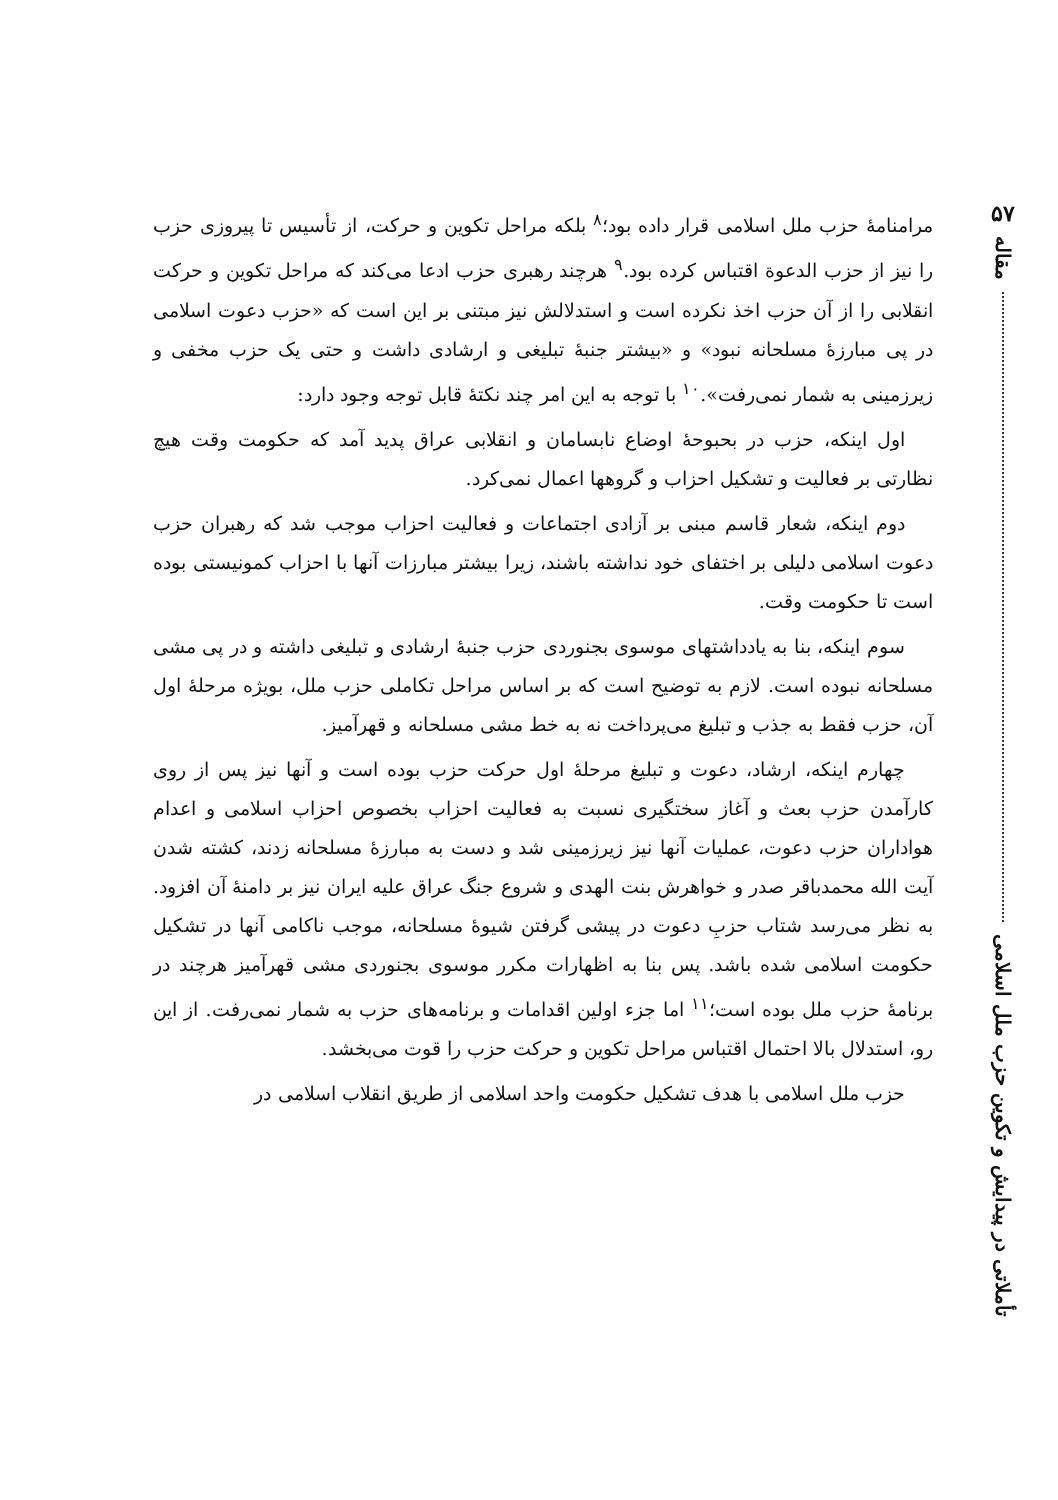۵۷
مقاله
تأملاتی در پیدایش و تکوین حزب ملل اسلامی
مرامنامهٔ حزب ملل اسلامی قرار داده بود؛<sup>۸</sup> بلکه مراحل تکوین و حرکت، از تأسیس تا پیروزی حزب را نیز از حزب الدعوة اقتباس کرده بود.<sup>۹</sup> هرچند رهبری حزب ادعا می‌کند که مراحل تکوین و حرکت انقلابی را از آن حزب اخذ نکرده است و استدلالش نیز مبتنی بر این است که «حزب دعوت اسلامی در پی مبارزهٔ مسلحانه نبود» و «بیشتر جنبهٔ تبلیغی و ارشادی داشت و حتی یک حزب مخفی و زیرزمینی به شمار نمی‌رفت».<sup>۱۰</sup> با توجه به این امر چند نکتهٔ قابل توجه وجود دارد:
اول اینکه، حزب در بحبوحهٔ اوضاع نابسامان و انقلابی عراق پدید آمد که حکومت وقت هیچ نظارتی بر فعالیت و تشکیل احزاب و گروهها اعمال نمی‌کرد.
دوم اینکه، شعار قاسم مبنی بر آزادی اجتماعات و فعالیت احزاب موجب شد که رهبران حزب دعوت اسلامی دلیلی بر اختفای خود نداشته باشند، زیرا بیشتر مبارزات آنها با احزاب کمونیستی بوده است تا حکومت وقت.
سوم اینکه، بنا به یادداشتهای موسوی بجنوردی حزب جنبهٔ ارشادی و تبلیغی داشته و در پی مشی مسلحانه نبوده است. لازم به توضیح است که بر اساس مراحل تکاملی حزب ملل، بویژه مرحلهٔ اول آن، حزب فقط به جذب و تبلیغ می‌پرداخت نه به خط مشی مسلحانه و قهرآمیز.
چهارم اینکه، ارشاد، دعوت و تبلیغ مرحلهٔ اول حرکت حزب بوده است و آنها نیز پس از روی کارآمدن حزب بعث و آغاز سختگیری نسبت به فعالیت احزاب بخصوص احزاب اسلامی و اعدام هواداران حزب دعوت، عملیات آنها نیز زیرزمینی شد و دست به مبارزهٔ مسلحانه زدند، کشته شدن آیت الله محمدباقر صدر و خواهرش بنت الهدی و شروع جنگ عراق علیه ایران نیز بر دامنهٔ آن افزود. به نظر می‌رسد شتاب حزبِ دعوت در پیشی گرفتن شیوهٔ مسلحانه، موجب ناکامی آنها در تشکیل حکومت اسلامی شده باشد. پس بنا به اظهارات مکرر موسوی بجنوردی مشی قهرآمیز هرچند در برنامهٔ حزب ملل بوده است؛<sup>۱۱</sup> اما جزء اولین اقدامات و برنامه‌های حزب به شمار نمی‌رفت. از این رو، استدلال بالا احتمال اقتباس مراحل تکوین و حرکت حزب را قوت می‌بخشد.
حزب ملل اسلامی با هدف تشکیل حکومت واحد اسلامی از طریق انقلاب اسلامی در